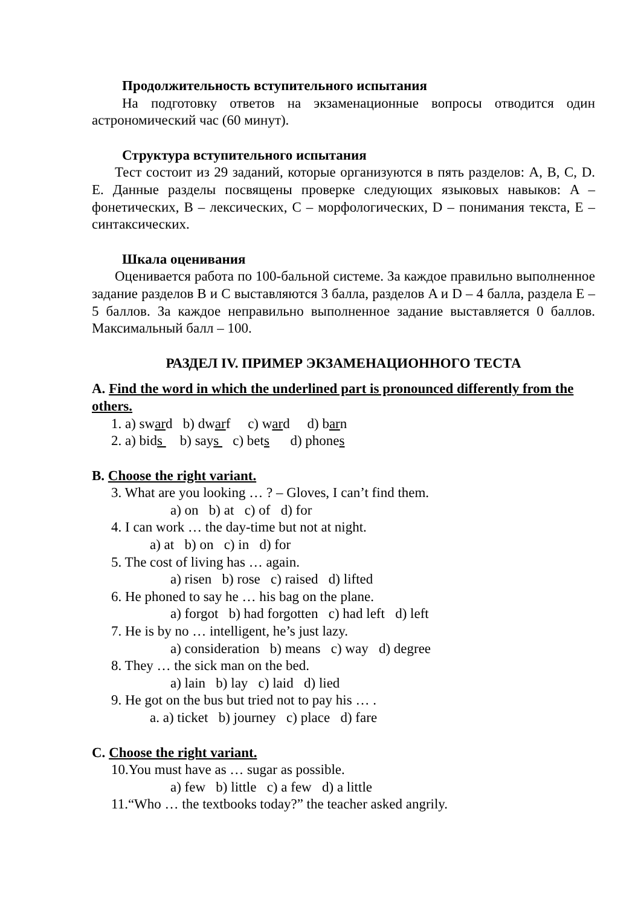Продолжительность вступительного испытания
На подготовку ответов на экзаменационные вопросы отводится один астрономический час (60 минут).
Структура вступительного испытания
Тест состоит из 29 заданий, которые организуются в пять разделов: A, B, C, D. E. Данные разделы посвящены проверке следующих языковых навыков: A – фонетических, B – лексических, C – морфологических, D – понимания текста, E – синтаксических.
Шкала оценивания
Оценивается работа по 100-бальной системе. За каждое правильно выполненное задание разделов B и C выставляются 3 балла, разделов A и D – 4 балла, раздела E – 5 баллов. За каждое неправильно выполненное задание выставляется 0 баллов. Максимальный балл – 100.
РАЗДЕЛ IV. ПРИМЕР ЭКЗАМЕНАЦИОННОГО ТЕСТА
A. Find the word in which the underlined part is pronounced differently from the others.
1. a) sward b) dwarf c) ward d) barn
2. a) bids b) says c) bets d) phones
B. Choose the right variant.
3. What are you looking … ? – Gloves, I can’t find them.
a) on b) at c) of d) for
4. I can work … the day-time but not at night.
a) at b) on c) in d) for
5. The cost of living has … again.
a) risen b) rose c) raised d) lifted
6. He phoned to say he … his bag on the plane.
a) forgot b) had forgotten c) had left d) left
7. He is by no … intelligent, he’s just lazy.
a) consideration b) means c) way d) degree
8. They … the sick man on the bed.
a) lain b) lay c) laid d) lied
9. He got on the bus but tried not to pay his … .
a. a) ticket b) journey c) place d) fare
C. Choose the right variant.
10.You must have as … sugar as possible.
a) few b) little c) a few d) a little
11.“Who … the textbooks today?” the teacher asked angrily.